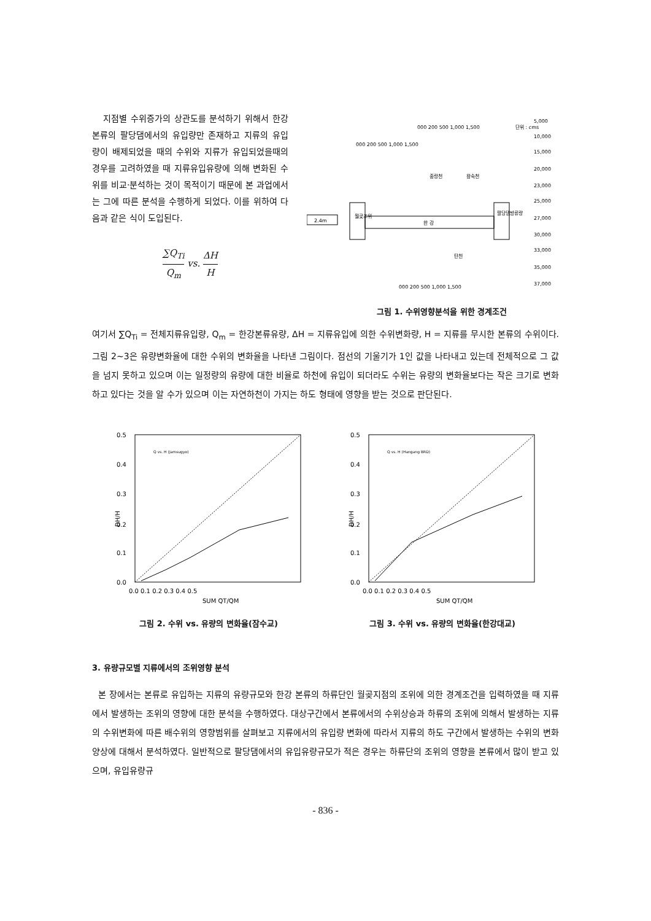지점별 수위증가의 상관도를 분석하기 위해서 한강본류의 팔당댐에서의 유입량만 존재하고 지류의 유입량이 배제되었을 때의 수위와 지류가 유입되었을때의 경우를 고려하였을 때 지류유입유량에 의해 변화된 수위를 비교·분석하는 것이 목적이기 때문에 본 과업에서는 그에 따른 분석을 수행하게 되었다. 이를 위하여 다음과 같은 식이 도입된다.
∑Q<sub>Ti</sub> Q<sub>m</sub> vs. ΔH H
단위 : cms
2.4m
월곶조위
한 강
팔당댐방류량
중랑천
왕숙천
탄천
000 200 500 1,000 1,500
000 200 500 1,000 1,500
000 200 500 1,000 1,500
5,000
10,000
15,000
20,000
23,000
25,000
27,000
30,000
33,000
35,000
37,000
그림 1. 수위영향분석을 위한 경계조건
여기서 ∑Q<sub>Ti</sub> = 전체지류유입량, Q<sub>m</sub> = 한강본류유량, ΔH = 지류유입에 의한 수위변화량, H = 지류를 무시한 본류의 수위이다. 그림 2~3은 유량변화율에 대한 수위의 변화율을 나타낸 그림이다. 점선의 기울기가 1인 값을 나타내고 있는데 전체적으로 그 값을 넘지 못하고 있으며 이는 일정량의 유량에 대한 비율로 하천에 유입이 되더라도 수위는 유량의 변화율보다는 작은 크기로 변화하고 있다는 것을 알 수가 있으며 이는 자연하천이 가지는 하도 형태에 영향을 받는 것으로 판단된다.
0.5
0.4
0.3
0.2
0.1
0.0
DH/H
0.0 0.1 0.2 0.3 0.4 0.5
SUM QT/QM
Q vs. H (Jamsugyo)
그림 2. 수위 vs. 유량의 변화율(잠수교)
0.5
0.4
0.3
0.2
0.1
0.0
DH/H
0.0 0.1 0.2 0.3 0.4 0.5
SUM QT/QM
Q vs. H (Hangang BRD)
그림 3. 수위 vs. 유량의 변화율(한강대교)
3. 유량규모별 지류에서의 조위영향 분석
본 장에서는 본류로 유입하는 지류의 유량규모와 한강 본류의 하류단인 월곶지점의 조위에 의한 경계조건을 입력하였을 때 지류에서 발생하는 조위의 영향에 대한 분석을 수행하였다. 대상구간에서 본류에서의 수위상승과 하류의 조위에 의해서 발생하는 지류의 수위변화에 따른 배수위의 영향범위를 살펴보고 지류에서의 유입량 변화에 따라서 지류의 하도 구간에서 발생하는 수위의 변화양상에 대해서 분석하였다. 일반적으로 팔당댐에서의 유입유량규모가 적은 경우는 하류단의 조위의 영향을 본류에서 많이 받고 있으며, 유입유량규
- 836 -